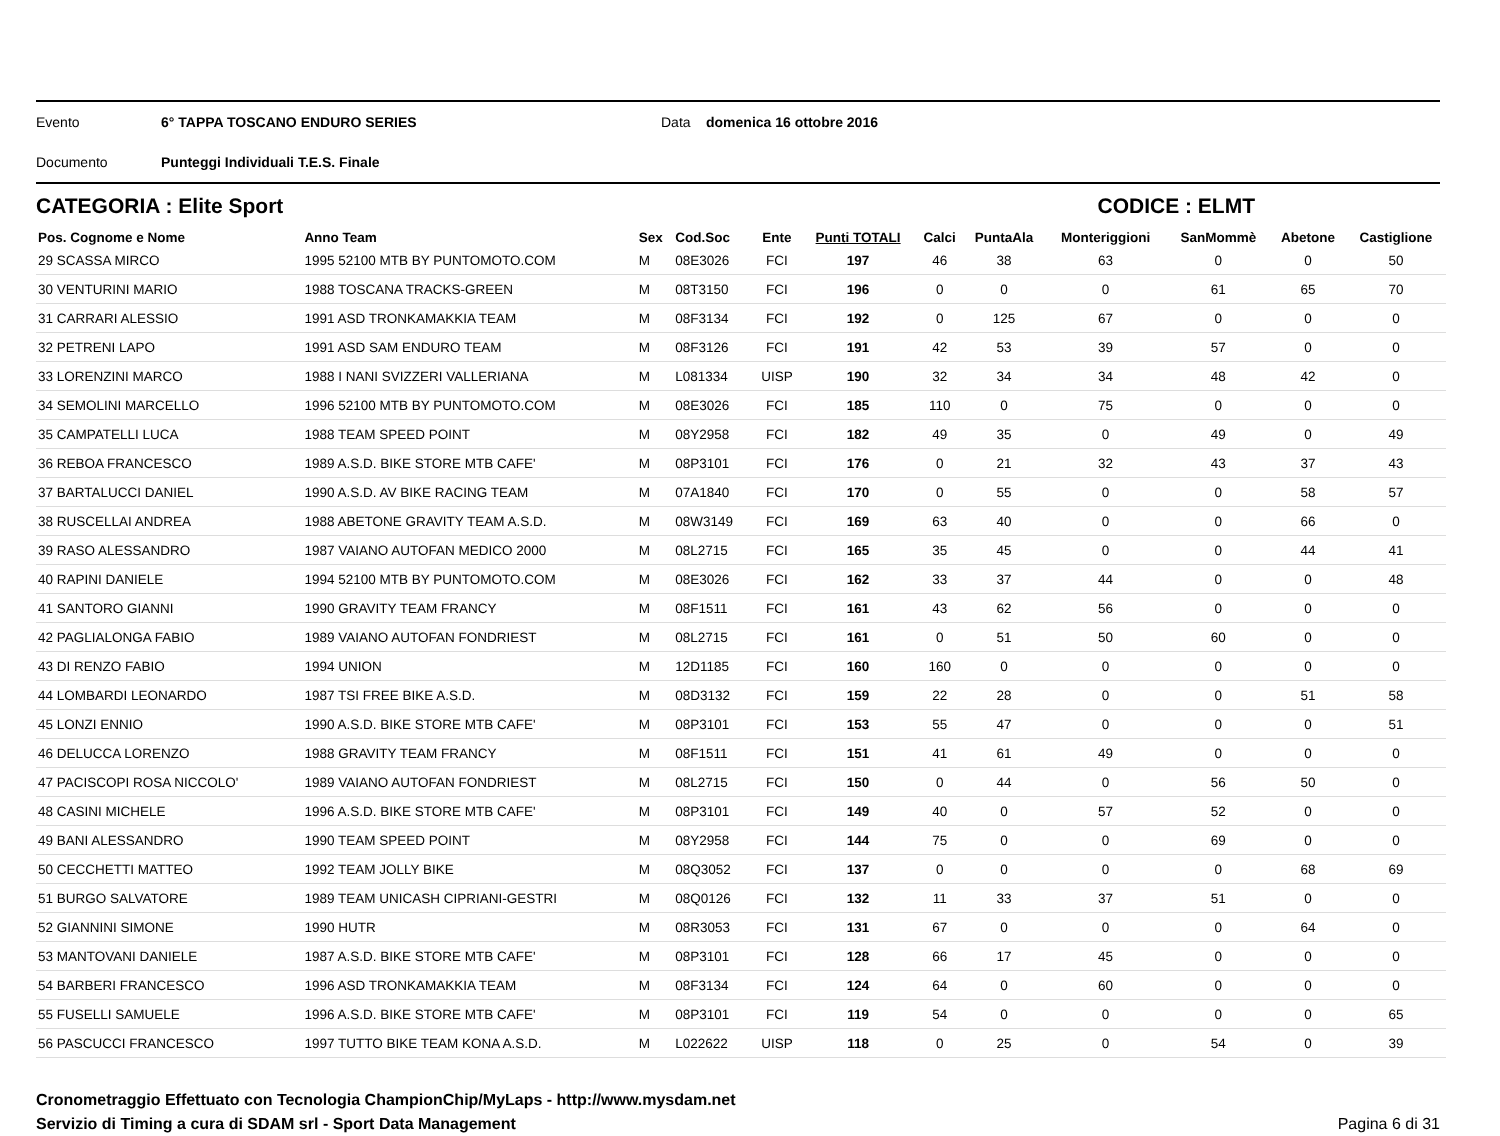Evento 6° TAPPA TOSCANO ENDURO SERIES Data domenica 16 ottobre 2016
Documento Punteggi Individuali T.E.S. Finale
CATEGORIA : Elite Sport CODICE : ELMT
| Pos. Cognome e Nome | Anno Team | Sex | Cod.Soc | Ente | Punti TOTALI | Calci | PuntaAla | Monteriggioni | SanMommè | Abetone | Castiglione |
| --- | --- | --- | --- | --- | --- | --- | --- | --- | --- | --- | --- |
| 29 SCASSA MIRCO | 1995 52100 MTB BY PUNTOMOTO.COM | M | 08E3026 | FCI | 197 | 46 | 38 | 63 | 0 | 0 | 50 |
| 30 VENTURINI MARIO | 1988 TOSCANA TRACKS-GREEN | M | 08T3150 | FCI | 196 | 0 | 0 | 0 | 61 | 65 | 70 |
| 31 CARRARI ALESSIO | 1991 ASD TRONKAMAKKIA TEAM | M | 08F3134 | FCI | 192 | 0 | 125 | 67 | 0 | 0 | 0 |
| 32 PETRENI LAPO | 1991 ASD SAM ENDURO TEAM | M | 08F3126 | FCI | 191 | 42 | 53 | 39 | 57 | 0 | 0 |
| 33 LORENZINI MARCO | 1988 I NANI SVIZZERI VALLERIANA | M | L081334 | UISP | 190 | 32 | 34 | 34 | 48 | 42 | 0 |
| 34 SEMOLINI MARCELLO | 1996 52100 MTB BY PUNTOMOTO.COM | M | 08E3026 | FCI | 185 | 110 | 0 | 75 | 0 | 0 | 0 |
| 35 CAMPATELLI LUCA | 1988 TEAM SPEED POINT | M | 08Y2958 | FCI | 182 | 49 | 35 | 0 | 49 | 0 | 49 |
| 36 REBOA FRANCESCO | 1989 A.S.D. BIKE STORE MTB CAFE' | M | 08P3101 | FCI | 176 | 0 | 21 | 32 | 43 | 37 | 43 |
| 37 BARTALUCCI DANIEL | 1990 A.S.D. AV BIKE RACING TEAM | M | 07A1840 | FCI | 170 | 0 | 55 | 0 | 0 | 58 | 57 |
| 38 RUSCELLAI ANDREA | 1988 ABETONE GRAVITY TEAM A.S.D. | M | 08W3149 | FCI | 169 | 63 | 40 | 0 | 0 | 66 | 0 |
| 39 RASO ALESSANDRO | 1987 VAIANO AUTOFAN MEDICO 2000 | M | 08L2715 | FCI | 165 | 35 | 45 | 0 | 0 | 44 | 41 |
| 40 RAPINI DANIELE | 1994 52100 MTB BY PUNTOMOTO.COM | M | 08E3026 | FCI | 162 | 33 | 37 | 44 | 0 | 0 | 48 |
| 41 SANTORO GIANNI | 1990 GRAVITY TEAM FRANCY | M | 08F1511 | FCI | 161 | 43 | 62 | 56 | 0 | 0 | 0 |
| 42 PAGLIALONGA FABIO | 1989 VAIANO AUTOFAN FONDRIEST | M | 08L2715 | FCI | 161 | 0 | 51 | 50 | 60 | 0 | 0 |
| 43 DI RENZO FABIO | 1994 UNION | M | 12D1185 | FCI | 160 | 160 | 0 | 0 | 0 | 0 | 0 |
| 44 LOMBARDI LEONARDO | 1987 TSI FREE BIKE A.S.D. | M | 08D3132 | FCI | 159 | 22 | 28 | 0 | 0 | 51 | 58 |
| 45 LONZI ENNIO | 1990 A.S.D. BIKE STORE MTB CAFE' | M | 08P3101 | FCI | 153 | 55 | 47 | 0 | 0 | 0 | 51 |
| 46 DELUCCA LORENZO | 1988 GRAVITY TEAM FRANCY | M | 08F1511 | FCI | 151 | 41 | 61 | 49 | 0 | 0 | 0 |
| 47 PACISCOPI ROSA NICCOLO' | 1989 VAIANO AUTOFAN FONDRIEST | M | 08L2715 | FCI | 150 | 0 | 44 | 0 | 56 | 50 | 0 |
| 48 CASINI MICHELE | 1996 A.S.D. BIKE STORE MTB CAFE' | M | 08P3101 | FCI | 149 | 40 | 0 | 57 | 52 | 0 | 0 |
| 49 BANI ALESSANDRO | 1990 TEAM SPEED POINT | M | 08Y2958 | FCI | 144 | 75 | 0 | 0 | 69 | 0 | 0 |
| 50 CECCHETTI MATTEO | 1992 TEAM JOLLY BIKE | M | 08Q3052 | FCI | 137 | 0 | 0 | 0 | 0 | 68 | 69 |
| 51 BURGO SALVATORE | 1989 TEAM UNICASH CIPRIANI-GESTRI | M | 08Q0126 | FCI | 132 | 11 | 33 | 37 | 51 | 0 | 0 |
| 52 GIANNINI SIMONE | 1990 HUTR | M | 08R3053 | FCI | 131 | 67 | 0 | 0 | 0 | 64 | 0 |
| 53 MANTOVANI DANIELE | 1987 A.S.D. BIKE STORE MTB CAFE' | M | 08P3101 | FCI | 128 | 66 | 17 | 45 | 0 | 0 | 0 |
| 54 BARBERI FRANCESCO | 1996 ASD TRONKAMAKKIA TEAM | M | 08F3134 | FCI | 124 | 64 | 0 | 60 | 0 | 0 | 0 |
| 55 FUSELLI SAMUELE | 1996 A.S.D. BIKE STORE MTB CAFE' | M | 08P3101 | FCI | 119 | 54 | 0 | 0 | 0 | 0 | 65 |
| 56 PASCUCCI FRANCESCO | 1997 TUTTO BIKE TEAM KONA A.S.D. | M | L022622 | UISP | 118 | 0 | 25 | 0 | 54 | 0 | 39 |
Cronometraggio Effettuato con Tecnologia ChampionChip/MyLaps - http://www.mysdam.net
Servizio di Timing a cura di SDAM srl - Sport Data Management
Pagina 6 di 31